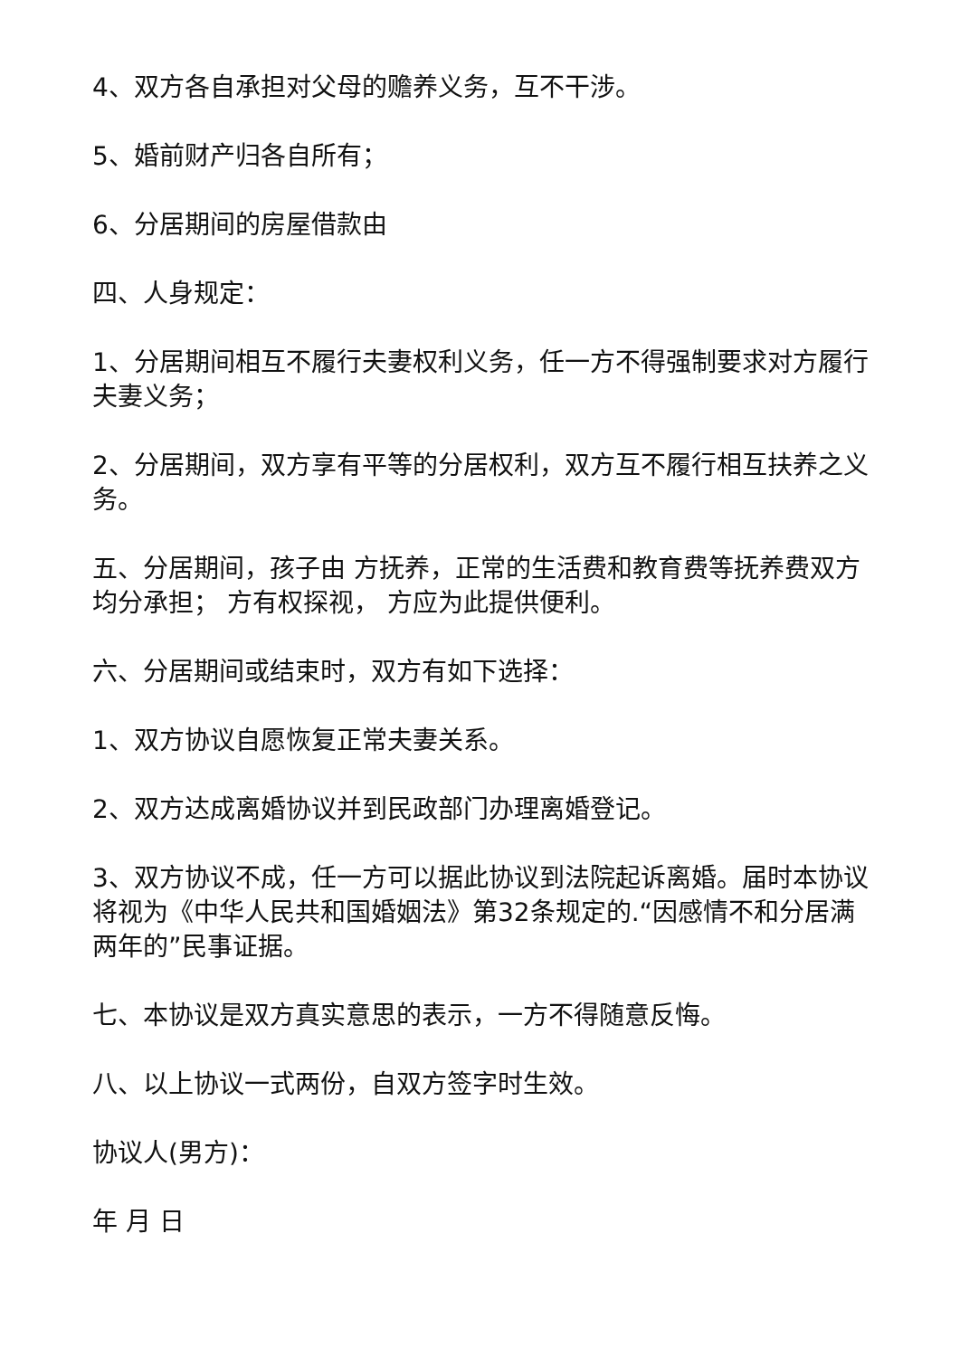4、双方各自承担对父母的赡养义务，互不干涉。
5、婚前财产归各自所有；
6、分居期间的房屋借款由
四、人身规定：
1、分居期间相互不履行夫妻权利义务，任一方不得强制要求对方履行夫妻义务；
2、分居期间，双方享有平等的分居权利，双方互不履行相互扶养之义务。
五、分居期间，孩子由 方抚养，正常的生活费和教育费等抚养费双方均分承担； 方有权探视， 方应为此提供便利。
六、分居期间或结束时，双方有如下选择：
1、双方协议自愿恢复正常夫妻关系。
2、双方达成离婚协议并到民政部门办理离婚登记。
3、双方协议不成，任一方可以据此协议到法院起诉离婚。届时本协议将视为《中华人民共和国婚姻法》第32条规定的.“因感情不和分居满两年的”民事证据。
七、本协议是双方真实意思的表示，一方不得随意反悔。
八、以上协议一式两份，自双方签字时生效。
协议人(男方)：
年 月 日